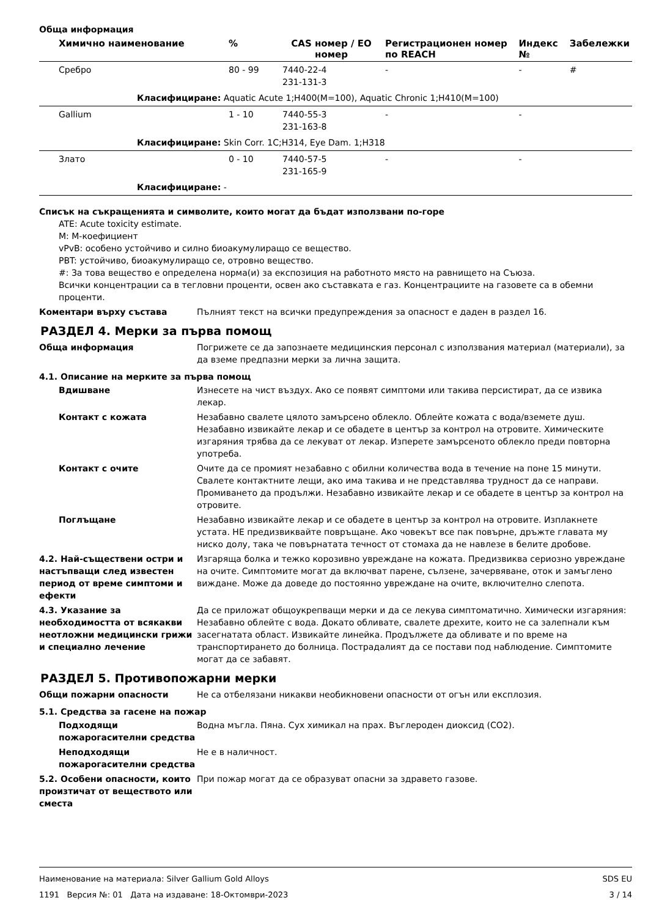Обща информация
| Химично наименование | % | CAS номер / ЕО номер | Регистрационен номер по REACH | Индекс № | Забележки |
| --- | --- | --- | --- | --- | --- |
| Сребро | 80 - 99 | 7440-22-4 231-131-3 | - | - | # |
| Класифициране: Aquatic Acute 1;H400(M=100), Aquatic Chronic 1;H410(M=100) | | | | | |
| Gallium | 1 - 10 | 7440-55-3 231-163-8 | - | - | |
| Класифициране: Skin Corr. 1C;H314, Eye Dam. 1;H318 | | | | | |
| Злато | 0 - 10 | 7440-57-5 231-165-9 | - | - | |
| Класифициране: - | | | | | |
Списък на съкращенията и символите, които могат да бъдат използвани по-горе
ATE: Acute toxicity estimate.
M: M-коефициент
vPvB: особено устойчиво и силно биоакумулиращо се вещество.
PBT: устойчиво, биоакумулиращо се, отровно вещество.
#: За това вещество е определена норма(и) за експозиция на работното място на равнището на Съюза.
Всички концентрации са в тегловни проценти, освен ако съставката е газ. Концентрациите на газовете са в обемни проценти.
Коментари върху състава Пълният текст на всички предупреждения за опасност е даден в раздел 16.
РАЗДЕЛ 4. Мерки за първа помощ
Обща информация Погрижете се да запознаете медицинския персонал с използвания материал (материали), за да вземе предпазни мерки за лична защита.
4.1. Описание на мерките за първа помощ
Вдишване Изнесете на чист въздух. Ако се появят симптоми или такива персистират, да се извика лекар.
Контакт с кожата Незабавно свалете цялото замърсено облекло. Облейте кожата с вода/вземете душ. Незабавно извикайте лекар и се обадете в център за контрол на отровите. Химическите изгаряния трябва да се лекуват от лекар. Изперете замърсеното облекло преди повторна употреба.
Контакт с очите Очите да се промият незабавно с обилни количества вода в течение на поне 15 минути. Свалете контактните лещи, ако има такива и не представлява трудност да се направи. Промиването да продължи. Незабавно извикайте лекар и се обадете в център за контрол на отровите.
Поглъщане Незабавно извикайте лекар и се обадете в център за контрол на отровите. Изплакнете устата. НЕ предизвиквайте повръщане. Ако човекът все пак повърне, дръжте главата му ниско долу, така че повърнатата течност от стомаха да не навлезе в белите дробове.
4.2. Най-съществени остри и настъпващи след известен период от време симптоми и ефекти
Изгаряща болка и тежко корозивно увреждане на кожата. Предизвиква сериозно увреждане на очите. Симптомите могат да включват парене, сълзене, зачервяване, оток и замъглено виждане. Може да доведе до постоянно увреждане на очите, включително слепота.
4.3. Указание за необходимостта от всякакви неотложни медицински грижи и специално лечение
Да се приложат общоукрепващи мерки и да се лекува симптоматично. Химически изгаряния: Незабавно облейте с вода. Докато обливате, свалете дрехите, които не са залепнали към засегнатата област. Извикайте линейка. Продължете да обливате и по време на транспортирането до болница. Пострадалият да се постави под наблюдение. Симптомите могат да се забавят.
РАЗДЕЛ 5. Противопожарни мерки
Общи пожарни опасности Не са отбелязани никакви необикновени опасности от огън или експлозия.
5.1. Средства за гасене на пожар
Подходящи пожарогасителни средства
Водна мъгла. Пяна. Сух химикал на прах. Въглероден диоксид (CO2).
Неподходящи пожарогасителни средства
Не е в наличност.
5.2. Особени опасности, които произтичат от веществото или сместа
При пожар могат да се образуват опасни за здравето газове.
Наименование на материала: Silver Gallium Gold Alloys SDS EU
1191 Версия №: 01 Дата на издаване: 18-Октомври-2023 3 / 14